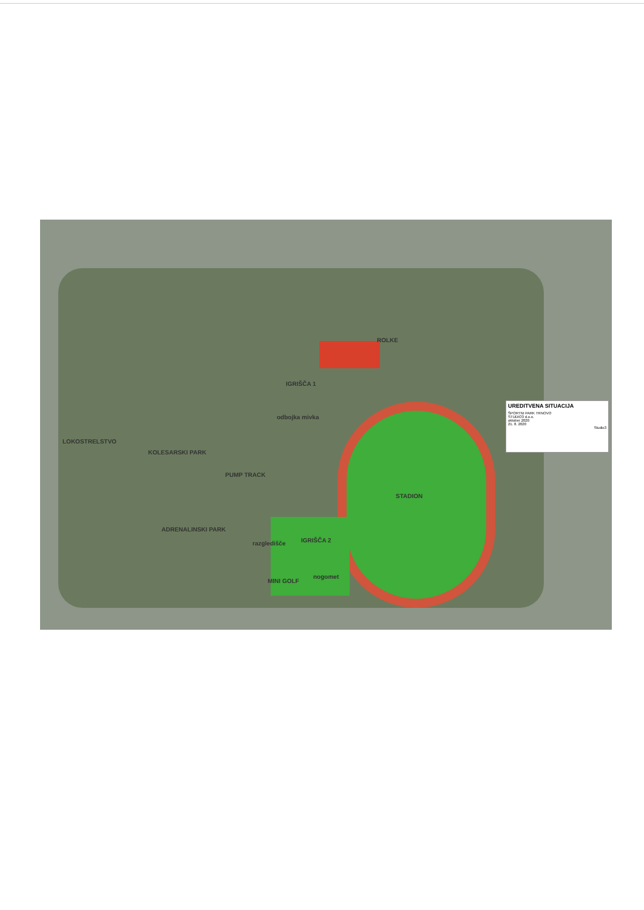IGRIŠČA 1
ROLKE
odbojka mivka
LOKOSTRELSTVO
KOLESARSKI PARK
PUMP TRACK
STADION
ADRENALINSKI PARK
razgledišče IGRIŠČA 2
nogomet
MINI GOLF
UREDITVENA SITUACIJA
ŠPORTNI PARK TRNOVO
STUDIO3 d.o.o.
oktober 2020
21. 8. 2020
Studio3